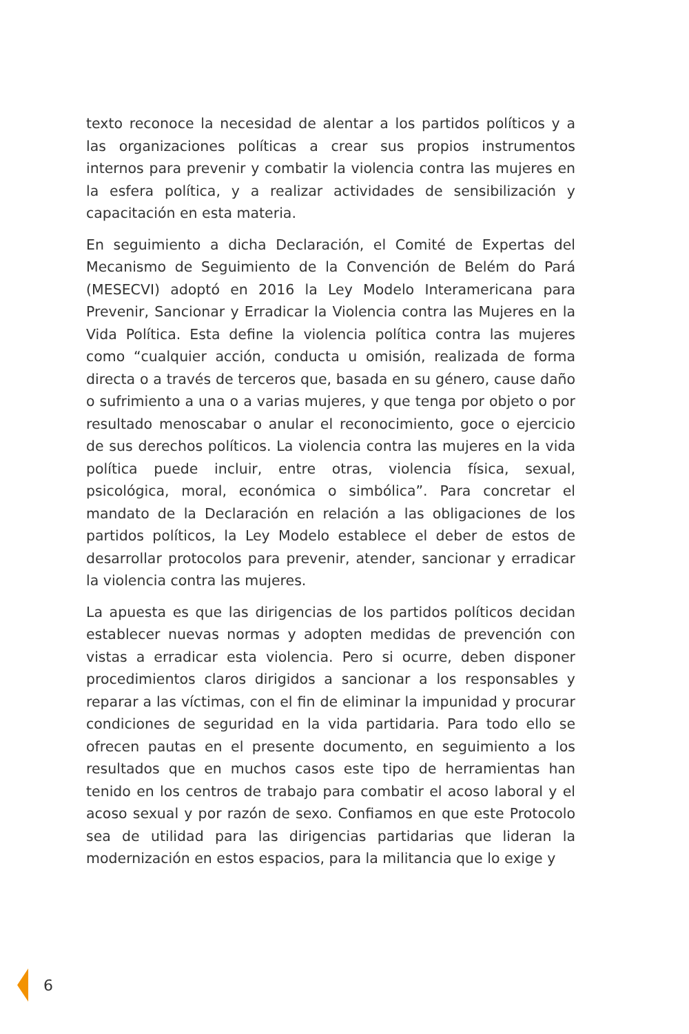texto reconoce la necesidad de alentar a los partidos políticos y a las organizaciones políticas a crear sus propios instrumentos internos para prevenir y combatir la violencia contra las mujeres en la esfera política, y a realizar actividades de sensibilización y capacitación en esta materia.
En seguimiento a dicha Declaración, el Comité de Expertas del Mecanismo de Seguimiento de la Convención de Belém do Pará (MESECVI) adoptó en 2016 la Ley Modelo Interamericana para Prevenir, Sancionar y Erradicar la Violencia contra las Mujeres en la Vida Política. Esta define la violencia política contra las mujeres como “cualquier acción, conducta u omisión, realizada de forma directa o a través de terceros que, basada en su género, cause daño o sufrimiento a una o a varias mujeres, y que tenga por objeto o por resultado menoscabar o anular el reconocimiento, goce o ejercicio de sus derechos políticos. La violencia contra las mujeres en la vida política puede incluir, entre otras, violencia física, sexual, psicológica, moral, económica o simbólica”. Para concretar el mandato de la Declaración en relación a las obligaciones de los partidos políticos, la Ley Modelo establece el deber de estos de desarrollar protocolos para prevenir, atender, sancionar y erradicar la violencia contra las mujeres.
La apuesta es que las dirigencias de los partidos políticos decidan establecer nuevas normas y adopten medidas de prevención con vistas a erradicar esta violencia. Pero si ocurre, deben disponer procedimientos claros dirigidos a sancionar a los responsables y reparar a las víctimas, con el fin de eliminar la impunidad y procurar condiciones de seguridad en la vida partidaria. Para todo ello se ofrecen pautas en el presente documento, en seguimiento a los resultados que en muchos casos este tipo de herramientas han tenido en los centros de trabajo para combatir el acoso laboral y el acoso sexual y por razón de sexo. Confiamos en que este Protocolo sea de utilidad para las dirigencias partidarias que lideran la modernización en estos espacios, para la militancia que lo exige y
6